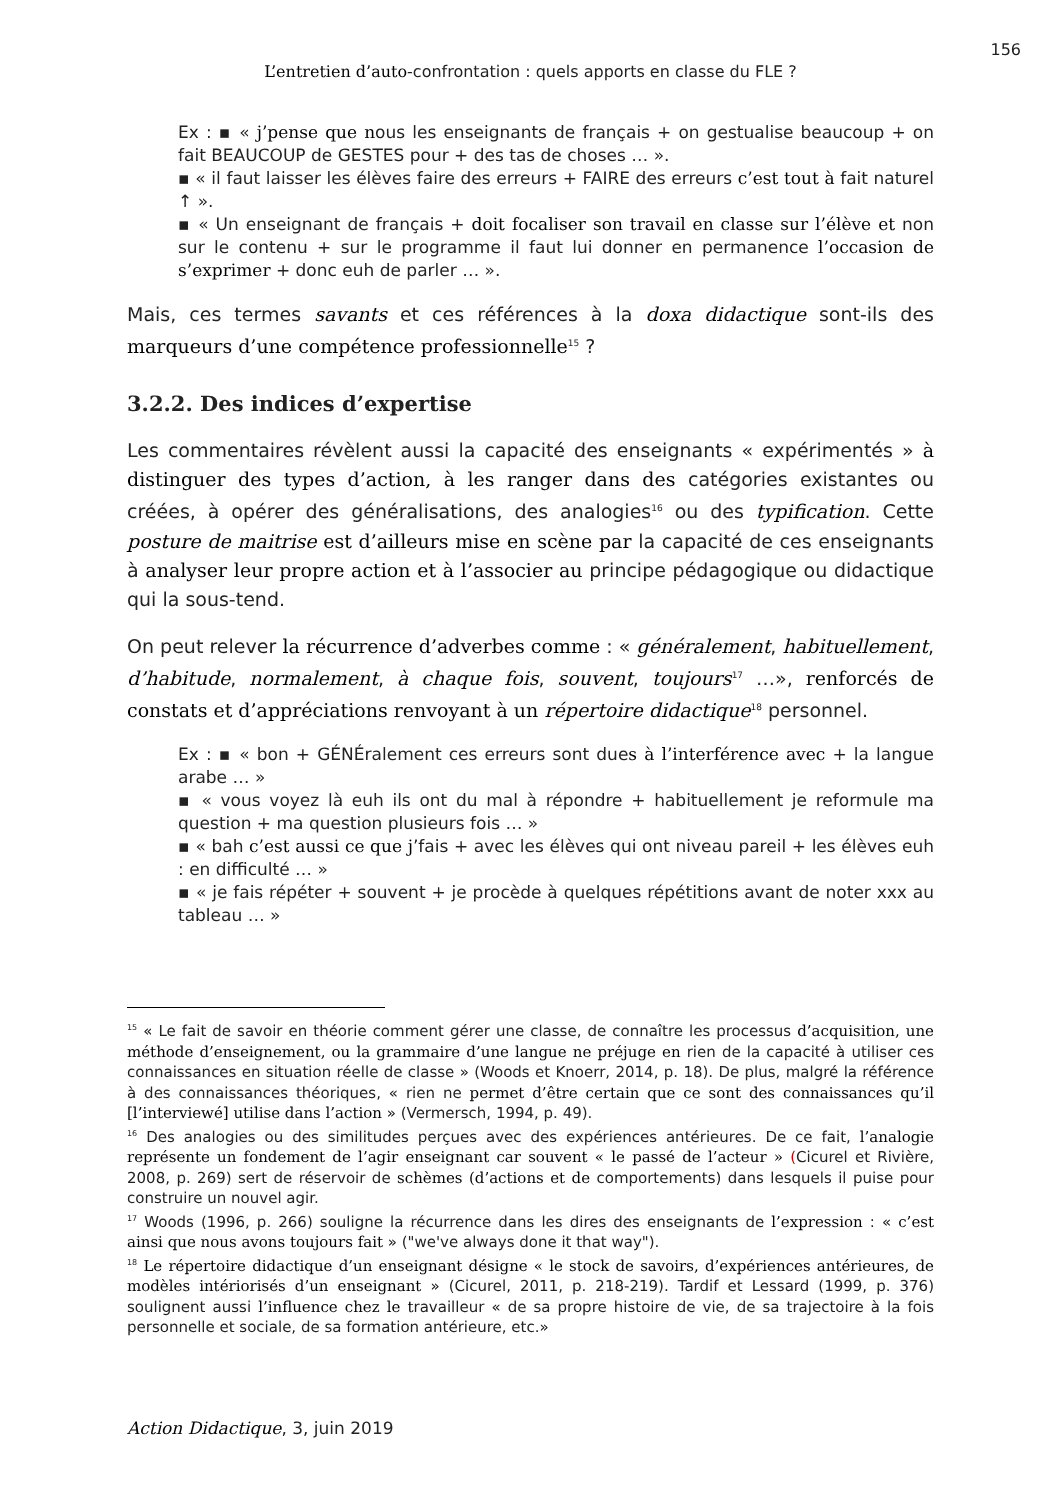156
L’entretien d’auto-confrontation : quels apports en classe du FLE ?
Ex : ▪ « j’pense que nous les enseignants de français + on gestualise beaucoup + on fait BEAUCOUP de GESTES pour + des tas de choses … ».
▪ « il faut laisser les élèves faire des erreurs + FAIRE des erreurs c’est tout à fait naturel ↑ ».
▪ « Un enseignant de français + doit focaliser son travail en classe sur l’élève et non sur le contenu + sur le programme il faut lui donner en permanence l’occasion de s’exprimer + donc euh de parler … ».
Mais, ces termes savants et ces références à la doxa didactique sont-ils des marqueurs d’une compétence professionnelle<sup>15</sup> ?
3.2.2. Des indices d’expertise
Les commentaires révèlent aussi la capacité des enseignants « expérimentés » à distinguer des types d’action, à les ranger dans des catégories existantes ou créées, à opérer des généralisations, des analogies<sup>16</sup> ou des typification. Cette posture de maitrise est d’ailleurs mise en scène par la capacité de ces enseignants à analyser leur propre action et à l’associer au principe pédagogique ou didactique qui la sous-tend.
On peut relever la récurrence d’adverbes comme : « généralement, habituellement, d’habitude, normalement, à chaque fois, souvent, toujours<sup>17</sup> …», renforcés de constats et d’appréciations renvoyant à un répertoire didactique<sup>18</sup> personnel.
Ex : ▪ « bon + GÉNÉralement ces erreurs sont dues à l’interférence avec + la langue arabe … »
▪ « vous voyez là euh ils ont du mal à répondre + habituellement je reformule ma question + ma question plusieurs fois … »
▪ « bah c’est aussi ce que j’fais + avec les élèves qui ont niveau pareil + les élèves euh : en difficulté … »
▪ « je fais répéter + souvent + je procède à quelques répétitions avant de noter xxx au tableau … »
<sup>15</sup> « Le fait de savoir en théorie comment gérer une classe, de connaître les processus d’acquisition, une méthode d’enseignement, ou la grammaire d’une langue ne préjuge en rien de la capacité à utiliser ces connaissances en situation réelle de classe » (Woods et Knoerr, 2014, p. 18). De plus, malgré la référence à des connaissances théoriques, « rien ne permet d’être certain que ce sont des connaissances qu’il [l’interviewé] utilise dans l’action » (Vermersch, 1994, p. 49).
<sup>16</sup> Des analogies ou des similitudes perçues avec des expériences antérieures. De ce fait, l’analogie représente un fondement de l’agir enseignant car souvent « le passé de l’acteur » (Cicurel et Rivière, 2008, p. 269) sert de réservoir de schèmes (d’actions et de comportements) dans lesquels il puise pour construire un nouvel agir.
<sup>17</sup> Woods (1996, p. 266) souligne la récurrence dans les dires des enseignants de l’expression : « c’est ainsi que nous avons toujours fait » ("we've always done it that way").
<sup>18</sup> Le répertoire didactique d’un enseignant désigne « le stock de savoirs, d’expériences antérieures, de modèles intériorisés d’un enseignant » (Cicurel, 2011, p. 218-219). Tardif et Lessard (1999, p. 376) soulignent aussi l’influence chez le travailleur « de sa propre histoire de vie, de sa trajectoire à la fois personnelle et sociale, de sa formation antérieure, etc.»
Action Didactique, 3, juin 2019